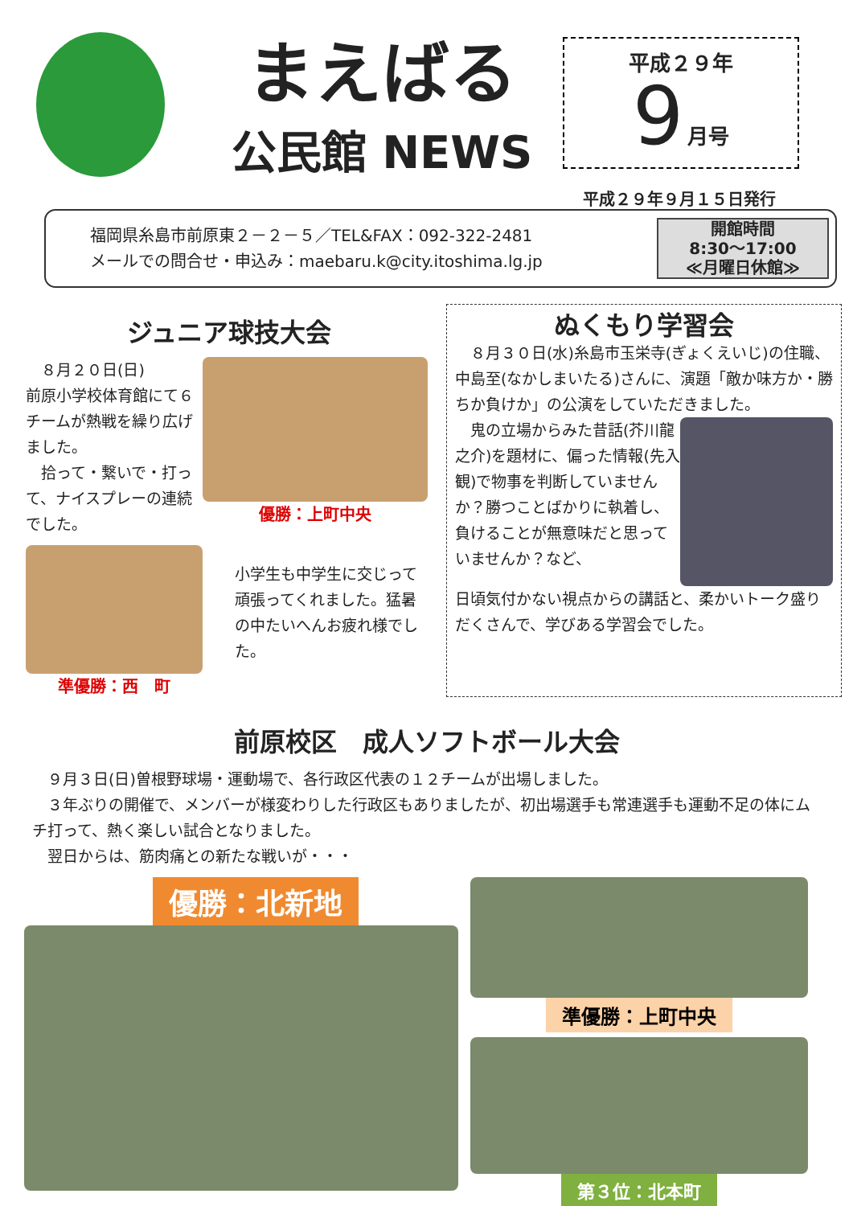まえばる
公民館 NEWS
平成２９年
9 月号
平成２９年９月１５日発行
福岡県糸島市前原東２－２－５／TEL&FAX：092-322-2481
メールでの問合せ・申込み：maebaru.k@city.itoshima.lg.jp
開館時間
8:30～17:00
≪月曜日休館≫
ジュニア球技大会
　８月２０日(日)
前原小学校体育館にて６チームが熱戦を繰り広げました。
　拾って・繋いで・打って、ナイスプレーの連続でした。
優勝：上町中央
準優勝：西　町
小学生も中学生に交じって頑張ってくれました。猛暑の中たいへんお疲れ様でした。
ぬくもり学習会
　８月３０日(水)糸島市玉栄寺(ぎょくえいじ)の住職、中島至(なかしまいたる)さんに、演題「敵か味方か・勝ちか負けか」の公演をしていただきました。
　鬼の立場からみた昔話(芥川龍之介)を題材に、偏った情報(先入観)で物事を判断していませんか？勝つことばかりに執着し、負けることが無意味だと思っていませんか？など、
日頃気付かない視点からの講話と、柔かいトーク盛りだくさんで、学びある学習会でした。
前原校区　成人ソフトボール大会
　９月３日(日)曽根野球場・運動場で、各行政区代表の１２チームが出場しました。
　３年ぶりの開催で、メンバーが様変わりした行政区もありましたが、初出場選手も常連選手も運動不足の体にムチ打って、熱く楽しい試合となりました。
　翌日からは、筋肉痛との新たな戦いが・・・
優勝：北新地
準優勝：上町中央
第３位：北本町